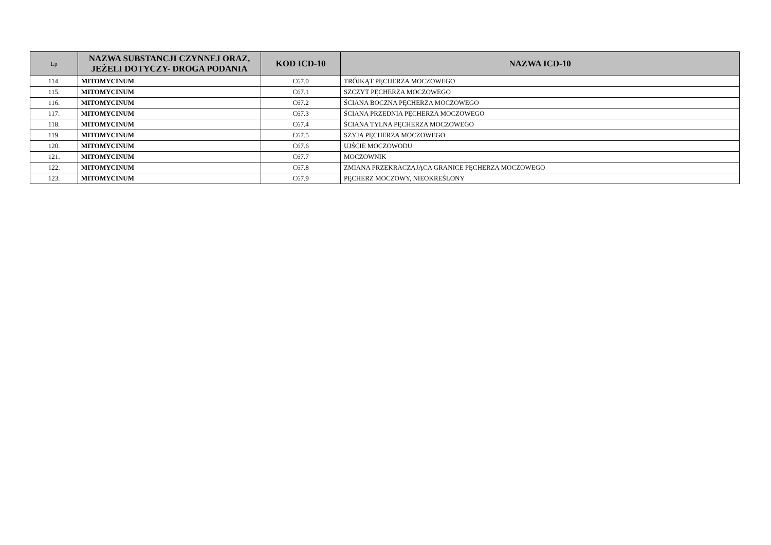| Lp | NAZWA SUBSTANCJI CZYNNEJ ORAZ, JEŻELI DOTYCZY- DROGA PODANIA | KOD ICD-10 | NAZWA ICD-10 |
| --- | --- | --- | --- |
| 114. | MITOMYCINUM | C67.0 | TRÓJKĄT PĘCHERZA MOCZOWEGO |
| 115. | MITOMYCINUM | C67.1 | SZCZYT PĘCHERZA MOCZOWEGO |
| 116. | MITOMYCINUM | C67.2 | ŚCIANA BOCZNA PĘCHERZA MOCZOWEGO |
| 117. | MITOMYCINUM | C67.3 | ŚCIANA PRZEDNIA PĘCHERZA MOCZOWEGO |
| 118. | MITOMYCINUM | C67.4 | ŚCIANA TYLNA PĘCHERZA MOCZOWEGO |
| 119. | MITOMYCINUM | C67.5 | SZYJA PĘCHERZA MOCZOWEGO |
| 120. | MITOMYCINUM | C67.6 | UJŚCIE MOCZOWODU |
| 121. | MITOMYCINUM | C67.7 | MOCZOWNIK |
| 122. | MITOMYCINUM | C67.8 | ZMIANA PRZEKRACZAJĄCA GRANICE PĘCHERZA MOCZOWEGO |
| 123. | MITOMYCINUM | C67.9 | PĘCHERZ MOCZOWY, NIEOKREŚLONY |